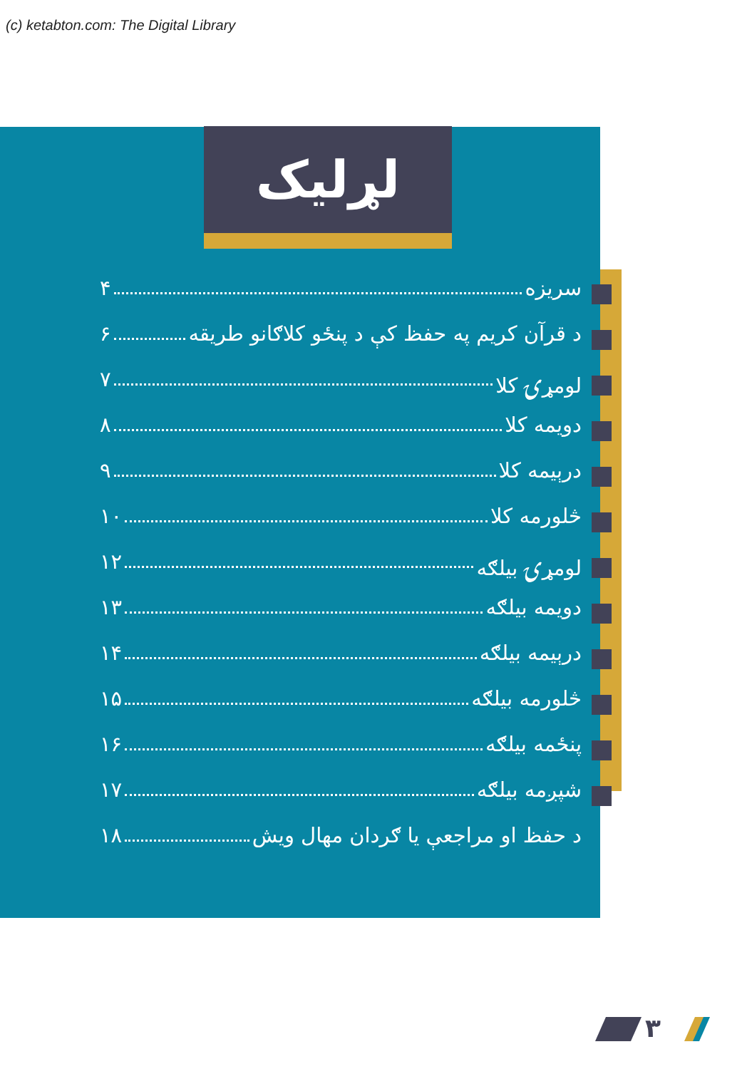(c) ketabton.com: The Digital Library
لړلیک
سریزه ۴
د قرآن کریم په حفظ کې د پنځو کلاګانو طریقه ۶
لومړۍ کلا ۷
دویمه کلا ۸
درېیمه کلا ۹
څلورمه کلا ۱۰
لومړۍ بیلګه ۱۲
دویمه بیلګه ۱۳
درېیمه بیلګه ۱۴
څلورمه بیلګه ۱۵
پنځمه بیلګه ۱۶
شپږمه بیلګه ۱۷
د حفظ او مراجعې یا ګردان مهال ویش ۱۸
۳